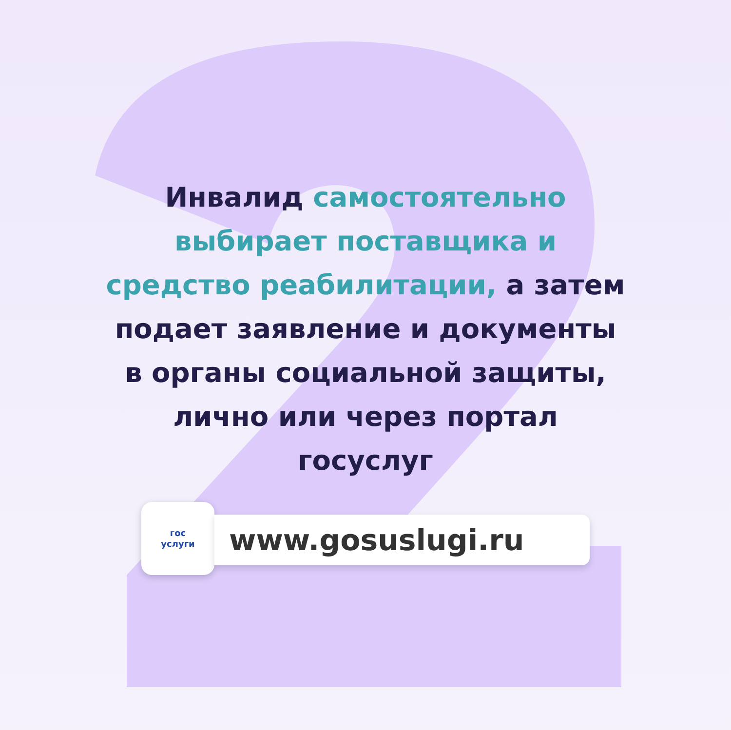Инвалид самостоятельно
выбирает поставщика и
средство реабилитации, а затем
подает заявление и документы
в органы социальной защиты,
лично или через портал
госуслуг
гос
услуги
www.gosuslugi.ru